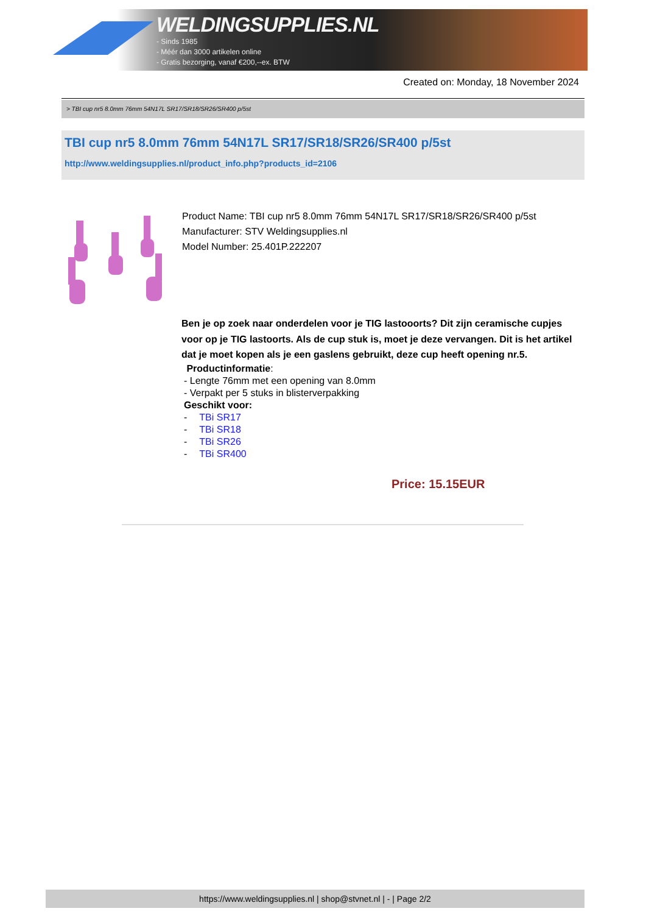WELDINGSUPPLIES.NL
- Sinds 1985
- Méér dan 3000 artikelen online
- Gratis bezorging, vanaf €200,--ex. BTW
Created on: Monday, 18 November 2024
> TBI cup nr5 8.0mm 76mm 54N17L SR17/SR18/SR26/SR400 p/5st
TBI cup nr5 8.0mm 76mm 54N17L SR17/SR18/SR26/SR400 p/5st
http://www.weldingsupplies.nl/product_info.php?products_id=2106
Product Name: TBI cup nr5 8.0mm 76mm 54N17L SR17/SR18/SR26/SR400 p/5st
Manufacturer: STV Weldingsupplies.nl
Model Number: 25.401P.222207
Ben je op zoek naar onderdelen voor je TIG lastooorts? Dit zijn ceramische cupjes voor op je TIG lastoorts. Als de cup stuk is, moet je deze vervangen. Dit is het artikel dat je moet kopen als je een gaslens gebruikt, deze cup heeft opening nr.5.
Productinformatie:
- Lengte 76mm met een opening van 8.0mm
- Verpakt per 5 stuks in blisterverpakking
Geschikt voor:
| - | TBi SR17 |
| - | TBi SR18 |
| - | TBi SR26 |
| - | TBi SR400 |
Price: 15.15EUR
https://www.weldingsupplies.nl | shop@stvnet.nl | - | Page 2/2